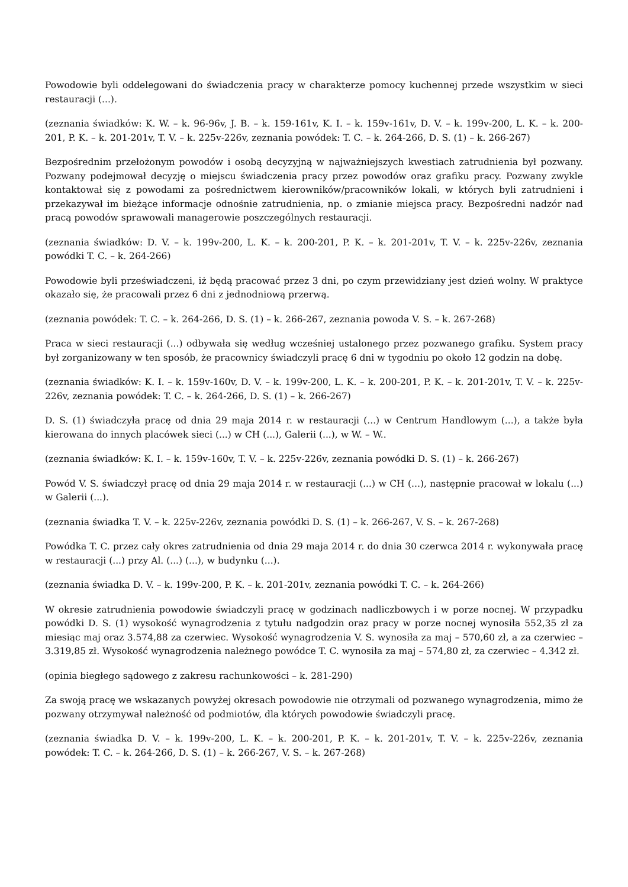Powodowie byli oddelegowani do świadczenia pracy w charakterze pomocy kuchennej przede wszystkim w sieci restauracji (...).
(zeznania świadków: K. W. – k. 96-96v, J. B. – k. 159-161v, K. I. – k. 159v-161v, D. V. – k. 199v-200, L. K. – k. 200-201, P. K. – k. 201-201v, T. V. – k. 225v-226v, zeznania powódek: T. C. – k. 264-266, D. S. (1) – k. 266-267)
Bezpośrednim przełożonym powodów i osobą decyzyjną w najważniejszych kwestiach zatrudnienia był pozwany. Pozwany podejmował decyzję o miejscu świadczenia pracy przez powodów oraz grafiku pracy. Pozwany zwykle kontaktował się z powodami za pośrednictwem kierowników/pracowników lokali, w których byli zatrudnieni i przekazywał im bieżące informacje odnośnie zatrudnienia, np. o zmianie miejsca pracy. Bezpośredni nadzór nad pracą powodów sprawowali managerowie poszczególnych restauracji.
(zeznania świadków: D. V. – k. 199v-200, L. K. – k. 200-201, P. K. – k. 201-201v, T. V. – k. 225v-226v, zeznania powódki T. C. – k. 264-266)
Powodowie byli przeświadczeni, iż będą pracować przez 3 dni, po czym przewidziany jest dzień wolny. W praktyce okazało się, że pracowali przez 6 dni z jednodniową przerwą.
(zeznania powódek: T. C. – k. 264-266, D. S. (1) – k. 266-267, zeznania powoda V. S. – k. 267-268)
Praca w sieci restauracji (...) odbywała się według wcześniej ustalonego przez pozwanego grafiku. System pracy był zorganizowany w ten sposób, że pracownicy świadczyli pracę 6 dni w tygodniu po około 12 godzin na dobę.
(zeznania świadków: K. I. – k. 159v-160v, D. V. – k. 199v-200, L. K. – k. 200-201, P. K. – k. 201-201v, T. V. – k. 225v-226v, zeznania powódek: T. C. – k. 264-266, D. S. (1) – k. 266-267)
D. S. (1) świadczyła pracę od dnia 29 maja 2014 r. w restauracji (...) w Centrum Handlowym (...), a także była kierowana do innych placówek sieci (...) w CH (...), Galerii (...), w W. – W..
(zeznania świadków: K. I. – k. 159v-160v, T. V. – k. 225v-226v, zeznania powódki D. S. (1) – k. 266-267)
Powód V. S. świadczył pracę od dnia 29 maja 2014 r. w restauracji (...) w CH (...), następnie pracował w lokalu (...) w Galerii (...).
(zeznania świadka T. V. – k. 225v-226v, zeznania powódki D. S. (1) – k. 266-267, V. S. – k. 267-268)
Powódka T. C. przez cały okres zatrudnienia od dnia 29 maja 2014 r. do dnia 30 czerwca 2014 r. wykonywała pracę w restauracji (...) przy Al. (...) (...), w budynku (...).
(zeznania świadka D. V. – k. 199v-200, P. K. – k. 201-201v, zeznania powódki T. C. – k. 264-266)
W okresie zatrudnienia powodowie świadczyli pracę w godzinach nadliczbowych i w porze nocnej. W przypadku powódki D. S. (1) wysokość wynagrodzenia z tytułu nadgodzin oraz pracy w porze nocnej wynosiła 552,35 zł za miesiąc maj oraz 3.574,88 za czerwiec. Wysokość wynagrodzenia V. S. wynosiła za maj – 570,60 zł, a za czerwiec – 3.319,85 zł. Wysokość wynagrodzenia należnego powódce T. C. wynosiła za maj – 574,80 zł, za czerwiec – 4.342 zł.
(opinia biegłego sądowego z zakresu rachunkowości – k. 281-290)
Za swoją pracę we wskazanych powyżej okresach powodowie nie otrzymali od pozwanego wynagrodzenia, mimo że pozwany otrzymywał należność od podmiotów, dla których powodowie świadczyli pracę.
(zeznania świadka D. V. – k. 199v-200, L. K. – k. 200-201, P. K. – k. 201-201v, T. V. – k. 225v-226v, zeznania powódek: T. C. – k. 264-266, D. S. (1) – k. 266-267, V. S. – k. 267-268)